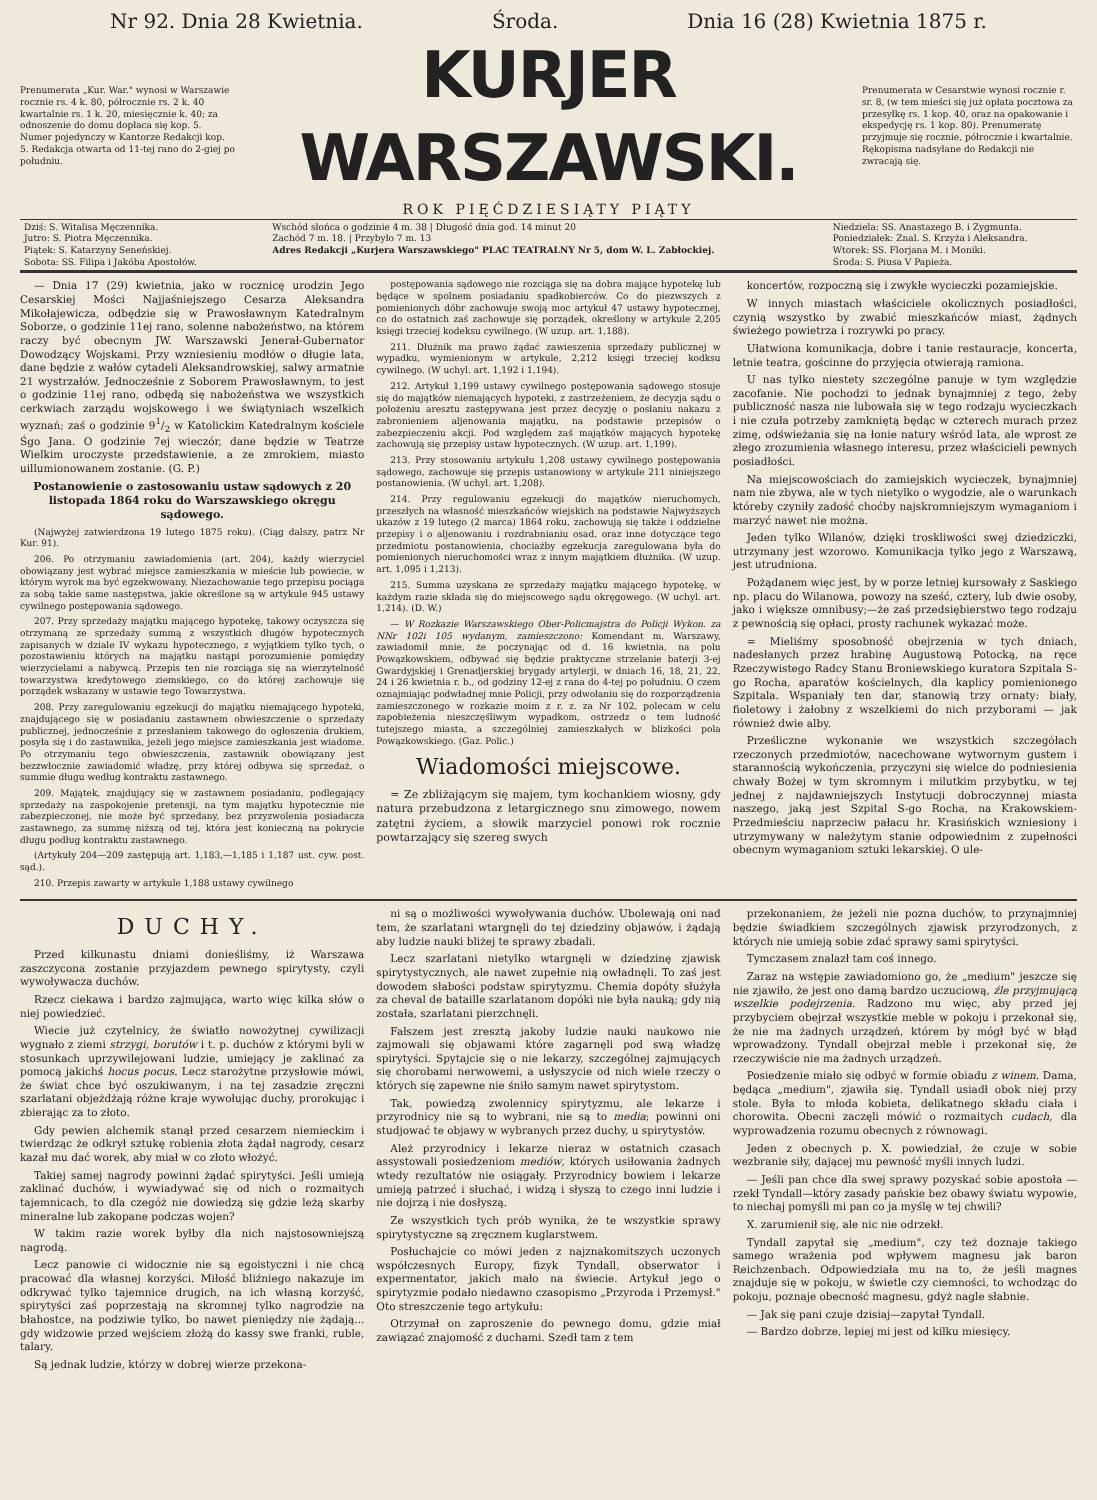Nr 92. Dnia 28 Kwietnia. Środa. Dnia 16 (28) Kwietnia 1875 r.
Prenumerata „Kur. War." wynosi w Warszawie rocznie rs. 4 k. 80, półrocznie rs. 2 k. 40 kwartalnie rs. 1 k. 20, miesięcznie k. 40; za odnoszenie do domu dopłaca się kop. 5. Numer pojedynczy w Kantorze Redakcji kop. 5. Redakcja otwarta od 11-tej rano do 2-giej po południu.
KURJER WARSZAWSKI.
ROK PIĘĆDZIESIĄTY PIĄTY
Prenumerata w Cesarstwie wynosi rocznie r. sr. 8, (w tem mieści się już opłata pocztowa za przesyłkę rs. 1 kop. 40, oraz na opakowanie i ekspedycję rs. 1 kop. 80). Prenumeratę przyjmuje się rocznie, półrocznie i kwartalnie. Rękopisma nadsyłane do Redakcji nie zwracają się.
Dziś: S. Witalisa Męczennika.
Jutro: S. Piotra Męczennika.
Piątek: S. Katarzyny Seneńskiej.
Sobota: SS. Filipa i Jakóba Apostołów.
Wschód słońca o godzinie 4 m. 38 | Długość dnia god. 14 minut 20
Zachód 7 m. 18. | Przybyło 7 m. 13
Adres Redakcji „Kurjera Warszawskiego" PLAC TEATRALNY Nr 5, dom W. L. Zabłockiej.
Niedziela: SS. Anastazego B. i Zygmunta.
Poniedziałek: Znal. S. Krzyża i Aleksandra.
Wtorek: SS. Florjana M. i Moniki.
Środa: S. Piusa V Papieża.
— Dnia 17 (29) kwietnia, jako w rocznicę urodzin Jego Cesarskiej Mości Najjaśniejszego Cesarza Aleksandra Mikołajewicza, odbędzie się w Prawosławnym Katedralnym Soborze, o godzinie 11ej rano, solenne nabożeństwo, na którem raczy być obecnym JW. Warszawski Jenerał-Gubernator Dowodzący Wojskami. Przy wzniesieniu modłów o długie lata, dane będzie z wałów cytadeli Aleksandrowskiej, salwy armatnie 21 wystrzałów. Jednocześnie z Soborem Prawosławnym, to jest o godzinie 11ej rano, odbędą się nabożeństwa we wszystkich cerkwiach zarządu wojskowego i we świątyniach wszelkich wyznań; zaś o godzinie 91/2 w Katolickim Katedralnym kościele Śgo Jana. O godzinie 7ej wieczór, dane będzie w Teatrze Wielkim uroczyste przedstawienie, a ze zmrokiem, miasto uillumionowanem zostanie. (G. P.)
Postanowienie o zastosowaniu ustaw sądowych z 20 listopada 1864 roku do Warszawskiego okręgu sądowego.
(Najwyżej zatwierdzona 19 lutego 1875 roku). (Ciąg dalszy, patrz Nr Kur. 91).
206. Po otrzymaniu zawiadomienia (art. 204), każdy wierzyciel obowiązany jest wybrać miejsce zamieszkania w mieście lub powiecie, w którym wyrok ma być egzekwowany. Niezachowanie tego przepisu pociąga za sobą takie same następstwa, jakie określone są w artykule 945 ustawy cywilnego postępowania sądowego.
207. Przy sprzedaży majątku mającego hypotekę, takowy oczyszcza się otrzymaną ze sprzedaży summą z wszystkich długów hypotecznych zapisanych w dziale IV wykazu hypotecznego, z wyjątkiem tylko tych, o pozostawieniu których na majątku nastąpi porozumienie pomiędzy wierzycielami a nabywcą. Przepis ten nie rozciąga się na wierzytelność towarzystwa kredytowego ziemskiego, co do której zachowuje się porządek wskazany w ustawie tego Towarzystwa.
208. Przy zaregulowaniu egzekucji do majątku niemającego hypoteki, znajdującego się w posiadaniu zastawnem obwieszczenie o sprzedaży publicznej, jednocześnie z przesłaniem takowego do ogłoszenia drukiem, posyła się i do zastawnika, jeżeli jego miejsce zamieszkania jest wiadome. Po otrzymaniu tego obwieszczenia, zastawnik obowiązany jest bezzwłocznie zawiadomić władzę, przy której odbywa się sprzedaż, o summie długu według kontraktu zastawnego.
209. Majątek, znajdujący się w zastawnem posiadaniu, podlegający sprzedaży na zaspokojenie pretensji, na tym majątku hypotecznie nie zabezpieczonej, nie może być sprzedany, bez przyzwolenia posiadacza zastawnego, za summę niższą od tej, która jest konieczną na pokrycie długu podług kontraktu zastawnego.
(Artykuły 204—209 zastępują art. 1,183,—1,185 i 1,187 ust. cyw. post. sąd.).
210. Przepis zawarty w artykule 1,188 ustawy cywilnego
postępowania sądowego nie rozciąga się na dobra mające hypotekę lub będące w spolnem posiadaniu spadkobierców. Co do piezwszych z pomienionych dóbr zachowuje swoją moc artykuł 47 ustawy hypotecznej, co do ostatnich zaś zachowuje się porządek, określony w artykule 2,205 księgi trzeciej kodeksu cywilnego. (W uzup. art. 1,188).
211. Dłużnik ma prawo żądać zawieszenia sprzedaży publicznej w wypadku, wymienionym w artykule, 2,212 księgi trzeciej kodksu cywilnego. (W uchyl. art. 1,192 i 1,194).
212. Artykuł 1,199 ustawy cywilnego postępowania sądowego stosuje się do majątków niemających hypoteki, z zastrzeżeniem, że decyzja sądu o położeniu aresztu zastępywana jest przez decyzję o posłaniu nakazu z zabronieniem aljenowania majątku, na podstawie przepisów o zabezpieczeniu akcji. Pod względem zaś majątków mających hypotekę zachowują się przepisy ustaw hypotecznych. (W uzup. art. 1,199).
213. Przy stosowaniu artykułu 1,208 ustawy cywilnego postępowania sądowego, zachowuje się przepis ustanowiony w artykule 211 niniejszego postanowienia. (W uchyl. art. 1,208).
214. Przy regulowaniu egzekucji do majątków nieruchomych, przeszłych na własność mieszkańców wiejskich na podstawie Najwyższych ukazów z 19 lutego (2 marca) 1864 roku, zachowują się także i oddzielne przepisy i o aljenowaniu i rozdrabnianiu osad, oraz inne dotyczące tego przedmiotu postanowienia, chociażby egzekucja zaregulowana była do pomienionych nieruchomości wraz z innym majątkiem dłużnika. (W uzup. art. 1,095 i 1,213).
215. Summa uzyskana ze sprzedaży majątku mającego hypotekę, w każdym razie składa się do miejscowego sądu okręgowego. (W uchyl. art. 1,214). (D. W.)
— W Rozkazie Warszawskiego Ober-Policmajstra do Policji Wykon. za NNr 102i 105 wydanym, zamieszczono: Komendant m. Warszawy, zawiadomił mnie, że poczynając od d. 16 kwietnia, na polu Powązkowskiem, odbywać się będzie praktyczne strzelanie baterji 3-ej Gwardyjskiej i Grenadjerskiej brygady artylerji, w dniach 16, 18, 21, 22, 24 i 26 kwietnia r. b., od godziny 12-ej z rana do 4-tej po południu. O czem oznajmiając podwładnej mnie Policji, przy odwołaniu się do rozporządzenia zamieszczonego w rozkazie moim z r. z. za Nr 102, polecam w celu zapobieżenia nieszczęśliwym wypadkom, ostrzedz o tem ludność tutejszego miasta, a szczególniej zamieszkałych w blizkości pola Powązkowskiego. (Gaz. Polic.)
Wiadomości miejscowe.
= Ze zbliżającym się majem, tym kochankiem wiosny, gdy natura przebudzona z letargicznego snu zimowego, nowem zatętni życiem, a słowik marzyciel ponowi rok rocznie powtarzający się szereg swych
koncertów, rozpoczną się i zwykłe wycieczki pozamiejskie.
W innych miastach właściciele okolicznych posiadłości, czynią wszystko by zwabić mieszkańców miast, żądnych świeżego powietrza i rozrywki po pracy.
Ułatwiona komunikacja, dobre i tanie restauracje, koncerta, letnie teatra, gościnne do przyjęcia otwierają ramiona.
U nas tylko niestety szczególne panuje w tym względzie zacofanie. Nie pochodzi to jednak bynajmniej z tego, żeby publiczność nasza nie lubowała się w tego rodzaju wycieczkach i nie czuła potrzeby zamkniętą będąc w czterech murach przez zimę, odświeżania się na łonie natury wśród lata, ale wprost ze złego zrozumienia własnego interesu, przez właścicieli pewnych posiadłości.
Na miejscowościach do zamiejskich wycieczek, bynajmniej nam nie zbywa, ale w tych nietylko o wygodzie, ale o warunkach któreby czyniły zadość choćby najskromniejszym wymaganiom i marzyć nawet nie można.
Jeden tylko Wilanów, dzięki troskliwości swej dziedziczki, utrzymany jest wzorowo. Komunikacja tylko jego z Warszawą, jest utrudniona.
Pożądanem więc jest, by w porze letniej kursowały z Saskiego np. placu do Wilanowa, powozy na sześć, cztery, lub dwie osoby, jako i większe omnibusy;—że zaś przedsiębierstwo tego rodzaju z pewnością się opłaci, prosty rachunek wykazać może.
= Mieliśmy sposobność obejrzenia w tych dniach, nadesłanych przez hrabinę Augustową Potocką, na ręce Rzeczywistego Radcy Stanu Broniewskiego kuratora Szpitala S-go Rocha, aparatów kościelnych, dla kaplicy pomienionego Szpitala. Wspaniały ten dar, stanowią trzy ornaty: biały, fioletowy i żałobny z wszelkiemi do nich przyborami — jak również dwie alby.
Prześliczne wykonanie we wszystkich szczegółach rzeczonych przedmiotów, nacechowane wytwornym gustem i starannością wykończenia, przyczyni się wielce do podniesienia chwały Bożej w tym skromnym i milutkim przybytku, w tej jednej z najdawniejszych Instytucji dobroczynnej miasta naszego, jaką jest Szpital S-go Rocha, na Krakowskiem-Przedmieściu naprzeciw pałacu hr. Krasińskich wzniesiony i utrzymywany w należytym stanie odpowiednim z zupełności obecnym wymaganiom sztuki lekarskiej. O ule-
DUCHY.
Przed kilkunastu dniami donieśliśmy, iż Warszawa zaszczycona zostanie przyjazdem pewnego spirytysty, czyli wywoływacza duchów.
Rzecz ciekawa i bardzo zajmująca, warto więc kilka słów o niej powiedzieć.
Wiecie już czytelnicy, że światło nowożytnej cywilizacji wygnało z ziemi strzygi, borutów i t. p. duchów z którymi byli w stosunkach uprzywilejowani ludzie, umiejący je zaklinać za pomocą jakichś hocus pocus. Lecz starożytne przysłowie mówi, że świat chce być oszukiwanym, i na tej zasadzie zręczni szarlatani objeżdżają różne kraje wywołując duchy, prorokując i zbierając za to złoto.
Gdy pewien alchemik stanął przed cesarzem niemieckim i twierdząc że odkrył sztukę robienia złota żądał nagrody, cesarz kazał mu dać worek, aby miał w co złoto włożyć.
Takiej samej nagrody powinni żądać spirytyści. Jeśli umieją zaklinać duchów, i wywiadywać się od nich o rozmaitych tajemnicach, to dla czegóż nie dowiedzą się gdzie leżą skarby mineralne lub zakopane podczas wojen?
W takim razie worek byłby dla nich najstosowniejszą nagrodą.
Lecz panowie ci widocznie nie są egoistyczni i nie chcą pracować dla własnej korzyści. Miłość bliźniego nakazuje im odkrywać tylko tajemnice drugich, na ich własną korzyść, spirytyści zaś poprzestają na skromnej tylko nagrodzie na błahostce, na podziwie tylko, bo nawet pieniędzy nie żądają... gdy widzowie przed wejściem złożą do kassy swe franki, ruble, talary.
Są jednak ludzie, którzy w dobrej wierze przekona-
ni są o możliwości wywoływania duchów. Ubolewają oni nad tem, że szarlatani wtargnęli do tej dziedziny objawów, i żądają aby ludzie nauki bliżej te sprawy zbadali.
Lecz szarlatani nietylko wtargnęli w dziedzinę zjawisk spirytystycznych, ale nawet zupełnie nią owładnęli. To zaś jest dowodem słabości podstaw spirytyzmu. Chemia dopóty służyła za cheval de bataille szarlatanom dopóki nie była nauką; gdy nią została, szarlatani pierzchnęli.
Fałszem jest zresztą jakoby ludzie nauki naukowo nie zajmowali się objawami które zagarnęli pod swą władzę spirytyści. Spytajcie się o nie lekarzy, szczególnej zajmujących się chorobami nerwowemi, a usłyszycie od nich wiele rzeczy o których się zapewne nie śniło samym nawet spirytystom.
Tak, powiedzą zwolennicy spirytyzmu, ale lekarze i przyrodnicy nie są to wybrani, nie są to media; powinni oni studjować te objawy w wybranych przez duchy, u spirytystów.
Ależ przyrodnicy i lekarze nieraz w ostatnich czasach assystowali posiedzeniom mediów, których usiłowania żadnych wtedy rezultatów nie osiągały. Przyrodnicy bowiem i lekarze umieją patrzeć i słuchać, i widzą i słyszą to czego inni ludzie i nie dojrzą i nie dosłyszą.
Ze wszystkich tych prób wynika, że te wszystkie sprawy spirytystyczne są zręcznem kuglarstwem.
Posłuchajcie co mówi jeden z najznakomitszych uczonych współczesnych Europy, fizyk Tyndall, obserwator i expermentator, jakich mało na świecie. Artykuł jego o spirytyzmie podało niedawno czasopismo „Przyroda i Przemysł." Oto streszczenie tego artykułu:
Otrzymał on zaproszenie do pewnego domu, gdzie miał zawiązać znajomość z duchami. Szedł tam z tem
przekonaniem, że jeżeli nie pozna duchów, to przynajmniej będzie świadkiem szczególnych zjawisk przyrodzonych, z których nie umieją sobie zdać sprawy sami spirytyści.
Tymczasem znalazł tam coś innego.
Zaraz na wstępie zawiadomiono go, że „medium" jeszcze się nie zjawiło, że jest ono damą bardzo uczuciową, źle przyjmującą wszelkie podejrzenia. Radzono mu więc, aby przed jej przybyciem obejrzał wszystkie meble w pokoju i przekonał się, że nie ma żadnych urządzeń, którem by mógł być w błąd wprowadzony. Tyndall obejrzał meble i przekonał się, że rzeczywiście nie ma żadnych urządzeń.
Posiedzenie miało się odbyć w formie obiadu z winem. Dama, będąca „medium", zjawiła się. Tyndall usiadł obok niej przy stole. Była to młoda kobieta, delikatnego składu ciała i chorowita. Obecni zaczęli mówić o rozmaitych cudach, dla wyprowadzenia rozumu obecnych z równowagi.
Jeden z obecnych p. X. powiedział, że czuje w sobie wezbranie siły, dającej mu pewność myśli innych ludzi.
— Jeśli pan chce dla swej sprawy pozyskać sobie apostoła — rzekł Tyndall—który zasady pańskie bez obawy światu wypowie, to niechaj pomyśli mi pan co ja myślę w tej chwili?
X. zarumienił się, ale nic nie odrzekł.
Tyndall zapytał się „medium", czy też doznaje takiego samego wrażenia pod wpływem magnesu jak baron Reichzenbach. Odpowiedziała mu na to, że jeśli magnes znajduje się w pokoju, w świetle czy ciemności, to wchodząc do pokoju, poznaje obecność magnesu, gdyż nagle słabnie.
— Jak się pani czuje dzisiaj—zapytał Tyndall.
— Bardzo dobrze, lepiej mi jest od kilku miesięcy.